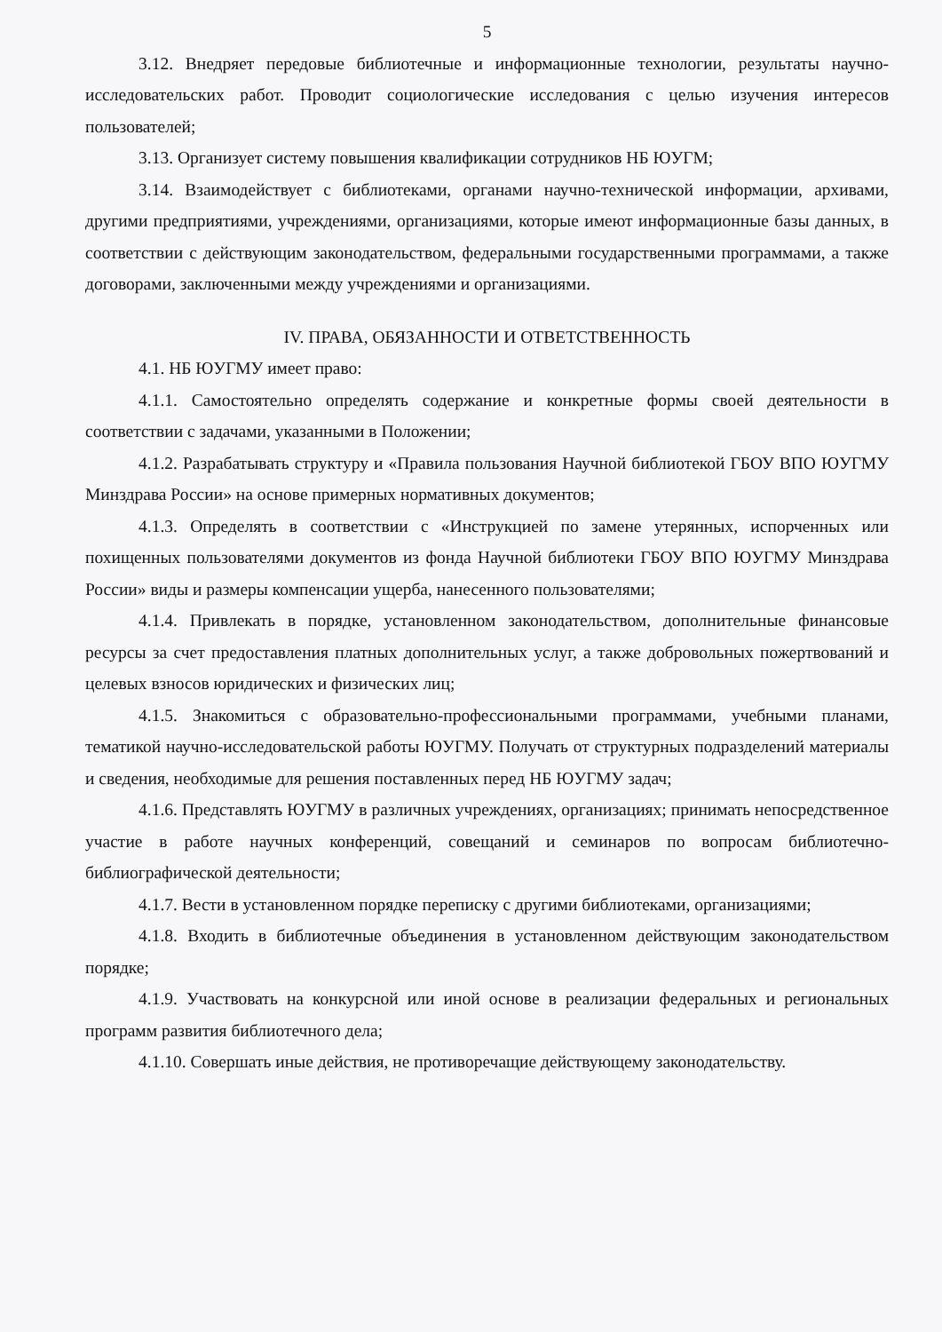5
3.12. Внедряет передовые библиотечные и информационные технологии, результаты научно-исследовательских работ. Проводит социологические исследования с целью изучения интересов пользователей;
3.13. Организует систему повышения квалификации сотрудников НБ ЮУГМ;
3.14. Взаимодействует с библиотеками, органами научно-технической информации, архивами, другими предприятиями, учреждениями, организациями, которые имеют информационные базы данных, в соответствии с действующим законодательством, федеральными государственными программами, а также договорами, заключенными между учреждениями и организациями.
IV. ПРАВА, ОБЯЗАННОСТИ И ОТВЕТСТВЕННОСТЬ
4.1. НБ ЮУГМУ имеет право:
4.1.1. Самостоятельно определять содержание и конкретные формы своей деятельности в соответствии с задачами, указанными в Положении;
4.1.2. Разрабатывать структуру и «Правила пользования Научной библиотекой ГБОУ ВПО ЮУГМУ Минздрава России» на основе примерных нормативных документов;
4.1.3. Определять в соответствии с «Инструкцией по замене утерянных, испорченных или похищенных пользователями документов из фонда Научной библиотеки ГБОУ ВПО ЮУГМУ Минздрава России» виды и размеры компенсации ущерба, нанесенного пользователями;
4.1.4. Привлекать в порядке, установленном законодательством, дополнительные финансовые ресурсы за счет предоставления платных дополнительных услуг, а также добровольных пожертвований и целевых взносов юридических и физических лиц;
4.1.5. Знакомиться с образовательно-профессиональными программами, учебными планами, тематикой научно-исследовательской работы ЮУГМУ. Получать от структурных подразделений материалы и сведения, необходимые для решения поставленных перед НБ ЮУГМУ задач;
4.1.6. Представлять ЮУГМУ в различных учреждениях, организациях; принимать непосредственное участие в работе научных конференций, совещаний и семинаров по вопросам библиотечно-библиографической деятельности;
4.1.7. Вести в установленном порядке переписку с другими библиотеками, организациями;
4.1.8. Входить в библиотечные объединения в установленном действующим законодательством порядке;
4.1.9. Участвовать на конкурсной или иной основе в реализации федеральных и региональных программ развития библиотечного дела;
4.1.10. Совершать иные действия, не противоречащие действующему законодательству.